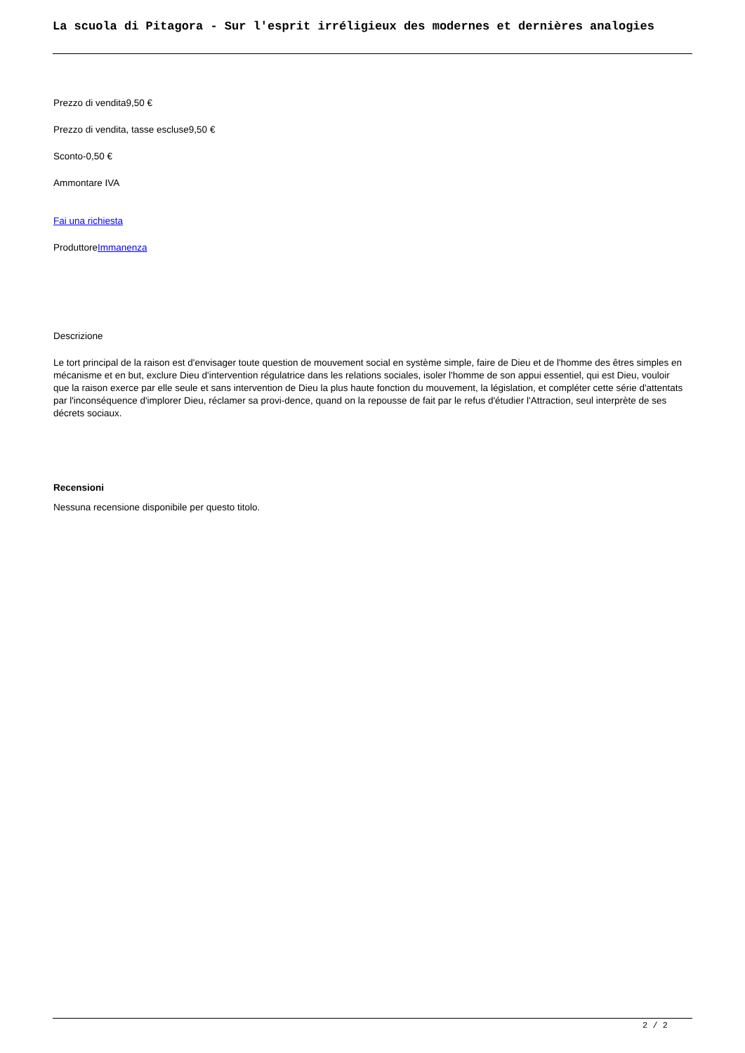La scuola di Pitagora - Sur l'esprit irréligieux des modernes et dernières analogies
Prezzo di vendita9,50 €
Prezzo di vendita, tasse escluse9,50 €
Sconto-0,50 €
Ammontare IVA
Fai una richiesta
ProduttoreImmanenza
Descrizione
Le tort principal de la raison est d'envisager toute question de mouvement social en système simple, faire de Dieu et de l'homme des êtres simples en mécanisme et en but, exclure Dieu d'intervention régulatrice dans les relations sociales, isoler l'homme de son appui essentiel, qui est Dieu, vouloir que la raison exerce par elle seule et sans intervention de Dieu la plus haute fonction du mouvement, la législation, et compléter cette série d'attentats par l'inconséquence d'implorer Dieu, réclamer sa provi-dence, quand on la repousse de fait par le refus d'étudier l'Attraction, seul interprète de ses décrets sociaux.
Recensioni
Nessuna recensione disponibile per questo titolo.
2 / 2